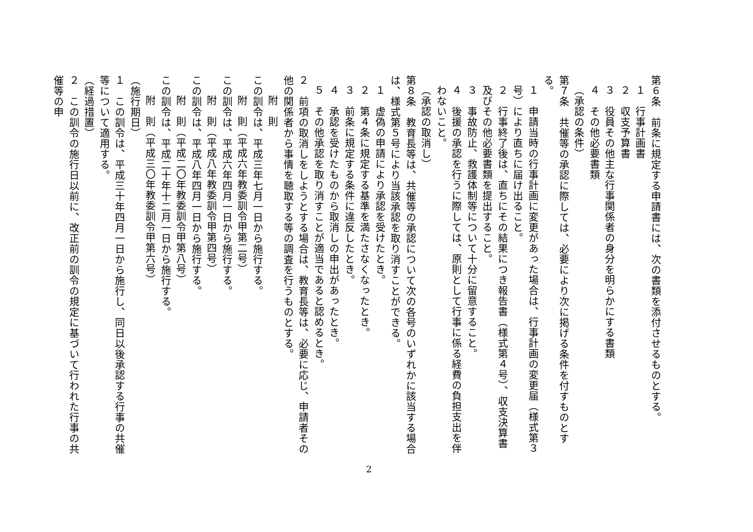第６条　前条に規定する申請書には、次の書類を添付させるものとする。
１　行事計画書
２　収支予算書
３　役員その他主な行事関係者の身分を明らかにする書類
４　その他必要書類
（承認の条件）
第７条　共催等の承認に際しては、必要により次に掲げる条件を付すものとする。
１　申請当時の行事計画に変更があった場合は、行事計画の変更届（様式第３号）により直ちに届け出ること。
２　行事終了後は、直ちにその結果につき報告書（様式第４号）、収支決算書及びその他必要書類を提出すること。
３　事故防止、救護体制等について十分に留意すること。
４　後援の承認を行うに際しては、原則として行事に係る経費の負担支出を伴わないこと。
（承認の取消し）
第８条　教育長等は、共催等の承認について次の各号のいずれかに該当する場合は、様式第５号により当該承認を取り消すことができる。
１　虚偽の申請により承認を受けたとき。
２　第４条に規定する基準を満たさなくなったとき。
３　前条に規定する条件に違反したとき。
４　承認を受けたものから取消しの申出があったとき。
５　その他承認を取り消すことが適当であると認めるとき。
２　前項の取消しをしようとする場合は、教育長等は、必要に応じ、申請者その他の関係者から事情を聴取する等の調査を行うものとする。
附　則
この訓令は、平成三年七月一日から施行する。
附　則（平成六年教委訓令甲第二号）
この訓令は、平成六年四月一日から施行する。
附　則（平成八年教委訓令甲第四号）
この訓令は、平成八年四月一日から施行する。
附　則（平成二〇年教委訓令甲第八号）
この訓令は、平成二十年十二月一日から施行する。
附　則（平成三〇年教委訓令甲第六号）
（施行期日）
１　この訓令は、平成三十年四月一日から施行し、同日以後承認する行事の共催等について適用する。
（経過措置）
２　この訓令の施行日以前に、改正前の訓令の規定に基づいて行われた行事の共催等の申
2